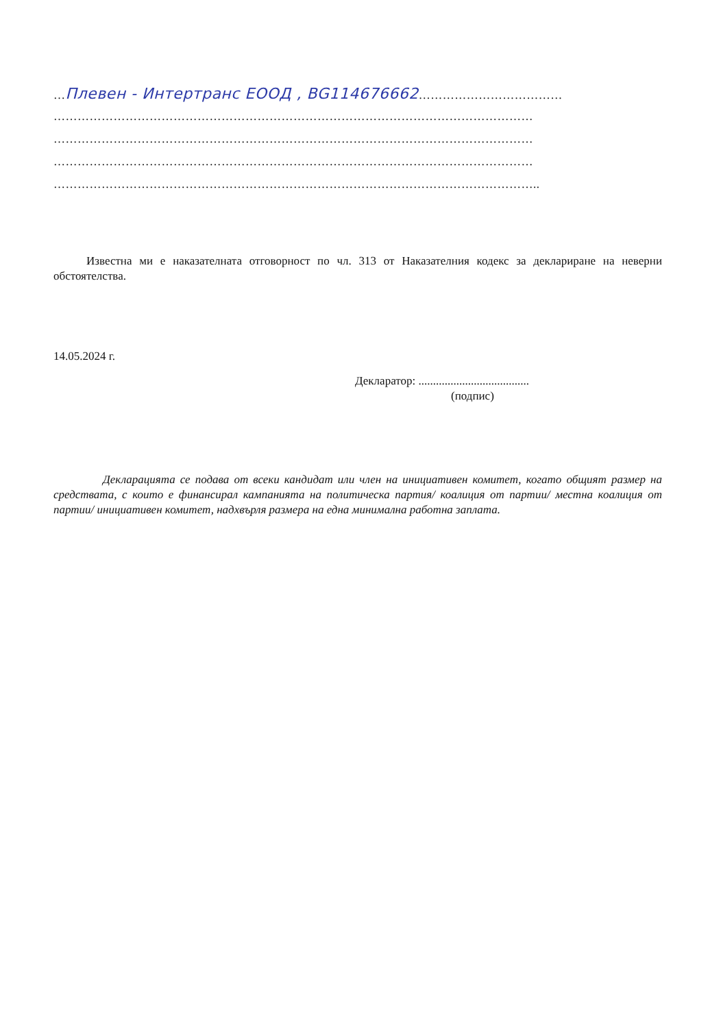…Плевен - Интертранс ЕООД , BG114676662………………………………
…………………………………………………………………………………………………………
…………………………………………………………………………………………………………
…………………………………………………………………………………………………………
…………………………………………………………………………………………………………..
Известна ми е наказателната отговорност по чл. 313 от Наказателния кодекс за деклариране на неверни обстоятелства.
14.05.2024 г.
Декларатор: ......................................
(подпис)
Декларацията се подава от всеки кандидат или член на инициативен комитет, когато общият размер на средствата, с които е финансирал кампанията на политическа партия/ коалиция от партии/ местна коалиция от партии/ инициативен комитет, надхвърля размера на една минимална работна заплата.